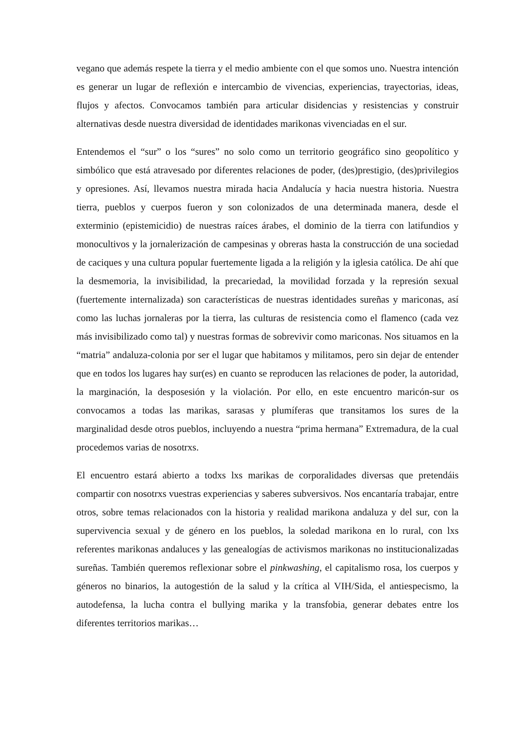vegano que además respete la tierra y el medio ambiente con el que somos uno. Nuestra intención es generar un lugar de reflexión e intercambio de vivencias, experiencias, trayectorias, ideas, flujos y afectos. Convocamos también para articular disidencias y resistencias y construir alternativas desde nuestra diversidad de identidades marikonas vivenciadas en el sur.
Entendemos el “sur” o los “sures” no solo como un territorio geográfico sino geopolítico y simbólico que está atravesado por diferentes relaciones de poder, (des)prestigio, (des)privilegios y opresiones. Así, llevamos nuestra mirada hacia Andalucía y hacia nuestra historia. Nuestra tierra, pueblos y cuerpos fueron y son colonizados de una determinada manera, desde el exterminio (epistemicidio) de nuestras raíces árabes, el dominio de la tierra con latifundios y monocultivos y la jornalerización de campesinas y obreras hasta la construcción de una sociedad de caciques y una cultura popular fuertemente ligada a la religión y la iglesia católica. De ahí que la desmemoria, la invisibilidad, la precariedad, la movilidad forzada y la represión sexual (fuertemente internalizada) son características de nuestras identidades sureñas y mariconas, así como las luchas jornaleras por la tierra, las culturas de resistencia como el flamenco (cada vez más invisibilizado como tal) y nuestras formas de sobrevivir como mariconas. Nos situamos en la “matria” andaluza-colonia por ser el lugar que habitamos y militamos, pero sin dejar de entender que en todos los lugares hay sur(es) en cuanto se reproducen las relaciones de poder, la autoridad, la marginación, la desposesión y la violación. Por ello, en este encuentro maricón-sur os convocamos a todas las marikas, sarasas y plumíferas que transitamos los sures de la marginalidad desde otros pueblos, incluyendo a nuestra “prima hermana” Extremadura, de la cual procedemos varias de nosotrxs.
El encuentro estará abierto a todxs lxs marikas de corporalidades diversas que pretendáis compartir con nosotrxs vuestras experiencias y saberes subversivos. Nos encantaría trabajar, entre otros, sobre temas relacionados con la historia y realidad marikona andaluza y del sur, con la supervivencia sexual y de género en los pueblos, la soledad marikona en lo rural, con lxs referentes marikonas andaluces y las genealogías de activismos marikonas no institucionalizadas sureñas. También queremos reflexionar sobre el pinkwashing, el capitalismo rosa, los cuerpos y géneros no binarios, la autogestión de la salud y la crítica al VIH/Sida, el antiespecismo, la autodefensa, la lucha contra el bullying marika y la transfobia, generar debates entre los diferentes territorios marikas…